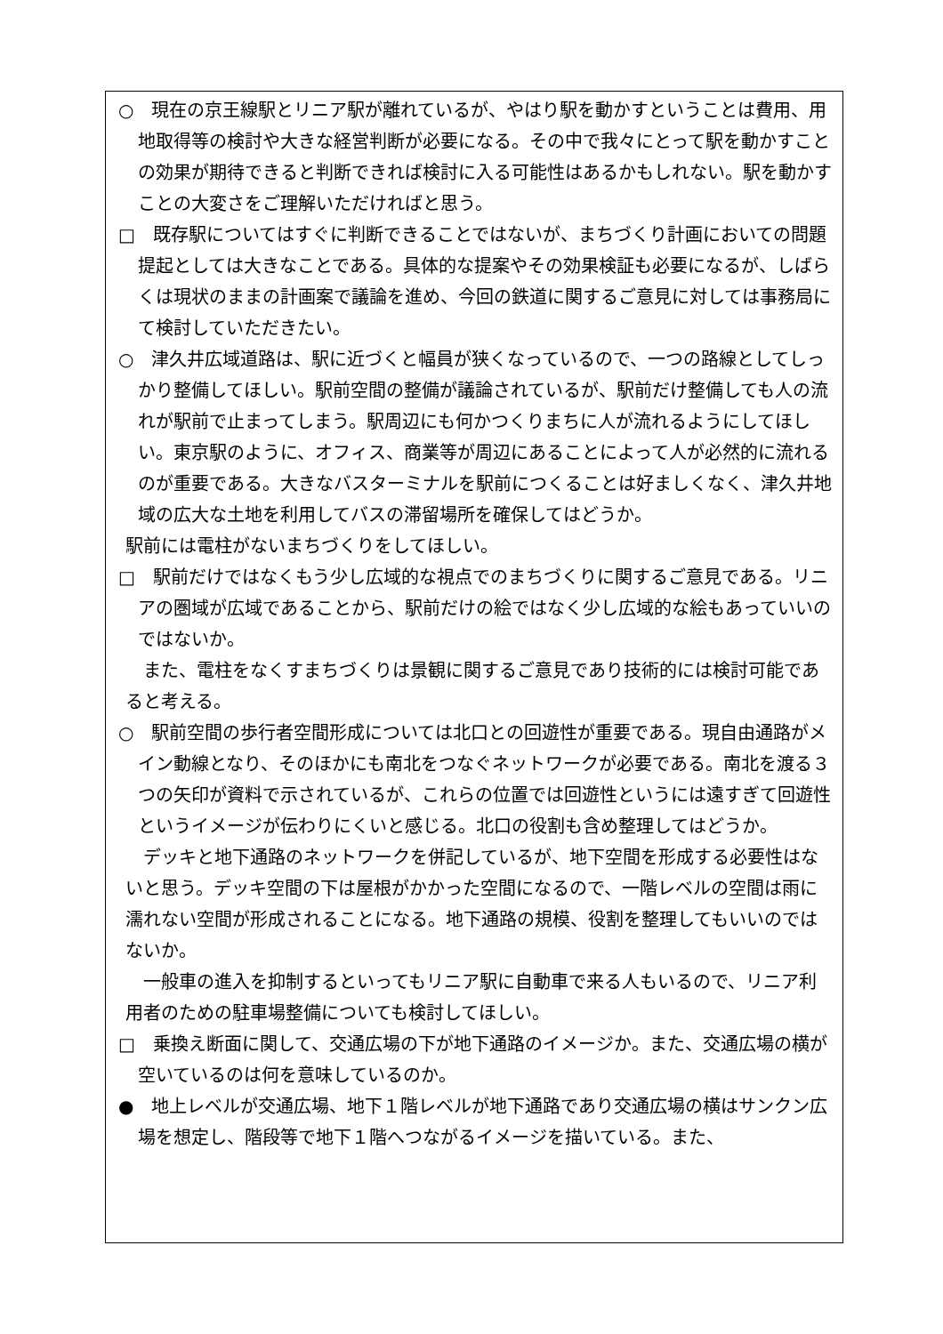○　現在の京王線駅とリニア駅が離れているが、やはり駅を動かすということは費用、用地取得等の検討や大きな経営判断が必要になる。その中で我々にとって駅を動かすことの効果が期待できると判断できれば検討に入る可能性はあるかもしれない。駅を動かすことの大変さをご理解いただければと思う。
□　既存駅についてはすぐに判断できることではないが、まちづくり計画においての問題提起としては大きなことである。具体的な提案やその効果検証も必要になるが、しばらくは現状のままの計画案で議論を進め、今回の鉄道に関するご意見に対しては事務局にて検討していただきたい。
○　津久井広域道路は、駅に近づくと幅員が狭くなっているので、一つの路線としてしっかり整備してほしい。駅前空間の整備が議論されているが、駅前だけ整備しても人の流れが駅前で止まってしまう。駅周辺にも何かつくりまちに人が流れるようにしてほしい。東京駅のように、オフィス、商業等が周辺にあることによって人が必然的に流れるのが重要である。大きなバスターミナルを駅前につくることは好ましくなく、津久井地域の広大な土地を利用してバスの滞留場所を確保してはどうか。
駅前には電柱がないまちづくりをしてほしい。
□　駅前だけではなくもう少し広域的な視点でのまちづくりに関するご意見である。リニアの圏域が広域であることから、駅前だけの絵ではなく少し広域的な絵もあっていいのではないか。
また、電柱をなくすまちづくりは景観に関するご意見であり技術的には検討可能であると考える。
○　駅前空間の歩行者空間形成については北口との回遊性が重要である。現自由通路がメイン動線となり、そのほかにも南北をつなぐネットワークが必要である。南北を渡る３つの矢印が資料で示されているが、これらの位置では回遊性というには遠すぎて回遊性というイメージが伝わりにくいと感じる。北口の役割も含め整理してはどうか。
デッキと地下通路のネットワークを併記しているが、地下空間を形成する必要性はないと思う。デッキ空間の下は屋根がかかった空間になるので、一階レベルの空間は雨に濡れない空間が形成されることになる。地下通路の規模、役割を整理してもいいのではないか。
一般車の進入を抑制するといってもリニア駅に自動車で来る人もいるので、リニア利用者のための駐車場整備についても検討してほしい。
□　乗換え断面に関して、交通広場の下が地下通路のイメージか。また、交通広場の横が空いているのは何を意味しているのか。
●　地上レベルが交通広場、地下１階レベルが地下通路であり交通広場の横はサンクン広場を想定し、階段等で地下１階へつながるイメージを描いている。また、